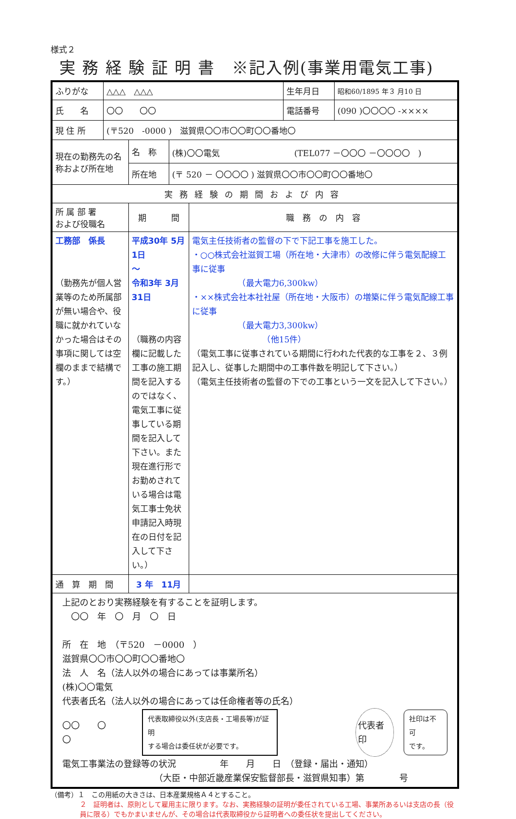様式２
実 務 経 験 証 明 書　※記入例(事業用電気工事)
| ふりがな | △△△ △△△ | | | | 生年月日 | 昭和60/1895 年３ 月10 日 |
| 氏 名 | 〇〇 〇〇 | | | | 電話番号 | (090 )〇〇〇〇 -×××× |
| 現 住 所 | (〒520 -0000 ) 滋賀県〇〇市〇〇町〇〇番地〇 | | | | | |
| 現在の勤務先の名称および所在地 | | 名 称 | (株)〇〇電気 (TEL077 －〇〇〇 －〇〇〇〇 ) | | | |
| | | 所在地 | (〒 520 － 〇〇〇〇 ) 滋賀県〇〇市〇〇町〇〇番地〇 | | | |
| 実務経験の期間および内容 | | | | | | |
| 所 属 部 署 および役職名 | | 期 間 | | 職 務 の 内 容 | | |
| 工務部 係長 （勤務先が個人営業等のため所属部が無い場合や、役職に就かれていなかった場合はその事項に関しては空欄のままで結構です。） | | 平成30年 5月 1日 ～ 令和3年 3月31日 （職務の内容欄に記載した工事の施工期間を記入するのではなく、電気工事に従事している期間を記入して下さい。また現在進行形でお勤めされている場合は電気工事士免状申請記入時現在の日付を記入して下さい。） | | 電気主任技術者の監督の下で下記工事を施工した。 ・○○株式会社滋賀工場（所在地・大津市）の改修に伴う電気配線工事に従事 （最大電力6,300kw） ・××株式会社本社社屋（所在地・大阪市）の増築に伴う電気配線工事に従事 （最大電力3,300kw） （他15件） （電気工事に従事されている期間に行われた代表的な工事を２、３例記入し、従事した期間中の工事件数を明記して下さい。） （電気主任技術者の監督の下での工事という一文を記入して下さい。） | | |
| 通 算 期 間 | | 3 年 11月 | | | | |
| 上記のとおり実務経験を有することを証明します。 〇〇 年 〇 月 〇 日 所 在 地 （〒520 －0000 ） 滋賀県〇〇市〇〇町〇〇番地〇 法 人 名（法人以外の場合にあっては事業所名） (株)〇〇電気 代表者氏名（法人以外の場合にあっては任命権者等の氏名） 〇〇 〇〇 代表取締役以外(支店長・工場長等)が証明 する場合は委任状が必要です。 代表者印 社印は不可 です。 電気工事業法の登録等の状況 年 月 日 （登録・届出・通知） （大臣・中部近畿産業保安監督部長・滋賀県知事）第 号 | | | | | | |
（備考）１　この用紙の大きさは、日本産業規格Ａ４とすること。
２　証明者は、原則として雇用主に限ります。なお、実務経験の証明が委任されている工場、事業所あるいは支店の長（役員に限る）でもかまいませんが、その場合は代表取締役から証明者への委任状を提出してください。